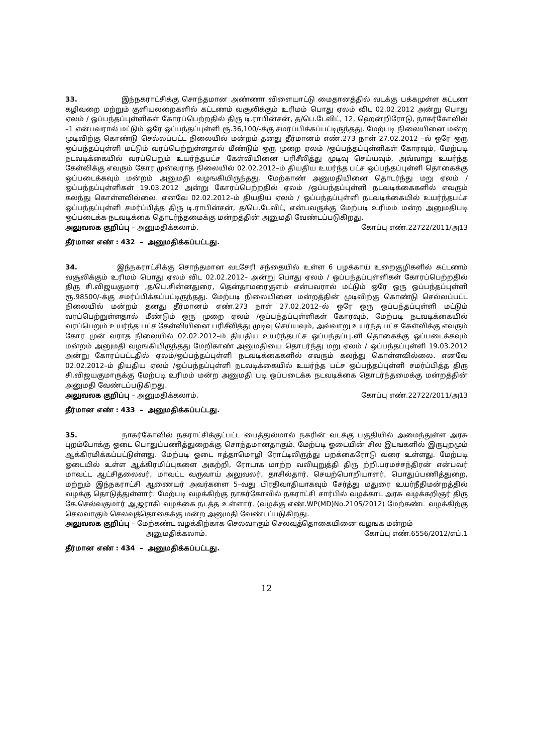33. இந்நகராட்சிக்கு சொந்தமான அண்ணா விளையாட்டு மைதானத்தில் வடக்கு பக்கமுள்ள கட்டண கழிவறை மற்றும் குளியலறைகளில் கட்டணம் வசூலிக்கும் உரிமம் பொது ஏலம் விட 02.02.2012 அன்று பொது ஏலம் / ஒப்பந்தப்புள்ளிகள் கோரப்பெற்றதில் திரு டி.ராபின்சன், த/பெ.டேவிட், 12, ஹென்றிரோடு, நாகர்கோவில் –1 என்பவரால் மட்டும் ஒரே ஒப்பந்தப்புள்ளி ரூ.36,100/-க்கு சமர்ப்பிக்கப்பட்டிருந்தது. மேற்படி நிலையினை மன்ற முடிவிற்கு கொண்டு செல்லப்பட்ட நிலையில் மன்றம் தனது தீர்மானம் எண்.273 நாள் 27.02.2012 –ல் ஒரே ஒரு ஒப்பந்தப்புள்ளி மட்டும் வரப்பெற்றுள்ளதால் மீண்டும் ஒரு முறை ஏலம் /ஒப்பந்தப்புள்ளிகள் கோரவும், மேற்படி நடவடிக்கையில் வரப்பெறும் உயர்ந்தபட்ச கேள்வியினை பரிசீலித்து முடிவு செய்யவும், அவ்வாறு உயர்ந்த கேள்விக்கு எவரும் கோர முன்வராத நிலையில் 02.02.2012–ம் தியதிய உயர்ந்த பட்ச ஒப்பந்தப்புள்ளி தொகைக்கு ஒப்படைக்கவும் மன்றம் அனுமதி வழஙகியிருந்தது. மேற்காண் அனுமதியினை தொடர்ந்து மறு ஏலம் /ஒப்பந்தப்புள்ளிகள் 19.03.2012 அன்று கோரப்பெற்றதில் ஏலம் /ஒப்பந்தப்புள்ளி நடவடிக்கைகளில் எவரும் கலந்து கொள்ளவில்லை. எனவே 02.02.2012–ம் தியதிய ஏலம் / ஒப்பந்தப்புள்ளி நடவடிக்கையில் உயர்ந்தபட்ச ஒப்பந்தப்புள்ளி சமர்ப்பித்த திரு டி.ராபின்சன், த/பெ.டேவிட், என்பவருக்கு மேற்படி உரிமம் மன்ற அனுமதிபடி ஒப்படைக்க நடவடிக்கை தொடர்ந்தமைக்கு மன்றத்தின் அனுமதி வேண்டப்படுகிறது.
அலுவலக குறிப்பு – அனுமதிக்கலாம். கோப்பு எண்.22722/2011/அ13
தீர்மான எண் : 432 – அனுமதிக்கப்பட்டது.
34. இந்நகராட்சிக்கு சொந்தமான வடசேரி சந்தையில் உள்ள 6 பழக்காய் உறைகுழிகளில் கட்டணம் வசூலிக்கும் உரிமம் பொது ஏலம் விட 02.02.2012– அன்று பொது ஏலம் / ஒப்பந்தப்புள்ளிகள் கோரப்பெற்றதில் திரு சி.விஜயகுமார் ,த/பெ.சின்னதுரை, தென்தாமரைகுளம் என்பவரால் மட்டும் ஒரே ஒரு ஒப்பந்தப்புள்ளி ரூ.98500/-க்கு சமர்ப்பிக்கப்பட்டிருந்தது. மேற்படி நிலையினை மன்றத்தின் முடிவிற்கு கொண்டு செல்லப்பட்ட நிலையில் மன்றம் தனது தீர்மானம் எண்.273 நாள் 27.02.2012–ல் ஒரே ஒரு ஒப்பந்தப்புள்ளி மட்டும் வரப்பெற்றுள்ளதால் மீண்டும் ஒரு முறை ஏலம் /ஒப்பந்தப்புள்ளிகள் கோரவும், மேற்படி நடவடிக்கையில் வரப்பெறும் உயர்ந்த பட்ச கேள்வியினை பரிசீலித்து முடிவு செய்யவும், அவ்வாறு உயர்ந்த பட்ச கேள்விக்கு எவரும் கோர முன் வராத நிலையில் 02.02.2012–ம் தியதிய உயர்ந்தபட்ச ஒப்பந்தப்பு.ளி தொகைக்கு ஒப்படைக்கவும் மன்றம் அனுமதி வழஙகியிருந்தது மேறிகாண் அனுமதியை தொடர்ந்து மறு ஏலம் / ஒப்பந்தப்புள்ளி 19.03.2012 அன்று கோரப்பட்டதில் ஏலம்/ஒப்பந்தப்புள்ளி நடவடிக்கைகளில் எவரும் கலந்து கொள்ளவில்லை. எனவே 02.02.2012–ம் தியதிய ஏலம் /ஒப்பந்தப்புள்ளி நடவடிக்கையில் உயர்ந்த பட்ச ஒப்பந்தப்புள்ளி சமர்ப்பித்த திரு சி.விஜயகுமாருக்கு மேற்படி உரிமம் மன்ற அனுமதி படி ஒப்படைக்க நடவடிக்கை தொடர்ந்தமைக்கு மன்றத்தின் அனுமதி வேண்டப்படுகிறது.
அலுவலக குறிப்பு – அனுமதிக்கலாம். கோப்பு எண்.22722/2011/அ13
தீர்மான எண் : 433 – அனுமதிக்கப்பட்டது.
35. நாகர்கோவில் நகராட்சிக்குட்பட்ட பைத்துல்மால் நகரின் வடக்கு பகுதியில் அமைந்துள்ள அரசு புறம்போக்கு ஓடை பொதுப்பணித்துறைக்கு சொந்தமானதாகும். மேற்படி ஓடையின் சில இடஙகளில் இருபுறமும் ஆக்கிரமிக்கப்பட்டுள்ளது. மேற்படி ஓடை ஈத்தாமொழி ரோட்டிலிருந்து பறக்கைரோடு வரை உள்ளது. மேற்படி ஓடையில் உள்ள ஆக்கிரமிப்புகளை அகற்றி, ரோடாக மாற்ற வலியுறுத்தி திரு ற்றி.பரமச்சந்திரன் என்பவர் மாவட்ட ஆட்சிதலைவர், மாவட்ட வருவாய் அலுவலர், தாசில்தார், செயற்பொறியாளர், பொதுப்பணித்துறை, மற்றும் இந்நகராட்சி ஆணையர் அவர்களை 5–வது பிரதிவாதியாகவும் சேர்த்து மதுரை உயர்நீதிமன்றத்தில் வழக்கு தொடுத்துள்ளார். மேற்படி வழக்கிற்கு நாகர்கோவில் நகராட்சி சார்பில் வழக்காட அரசு வழக்கறிஞர் திரு கே.செல்வகுமார் ஆஜராகி வழக்கை நடத்த உள்ளார். (வழக்கு எண்.WP(MD)No.2105/2012) மேற்கண்ட வழக்கிற்கு செலவாகும் செலவுத்தொகைக்கு மன்ற அனுமதி வேண்டப்படுகிறது.
அலுவலக குறிப்பு – மேற்கண்ட வழக்கிற்காக செலவாகும் செலவுத்தொகையினை வழஙக மன்றம்
அனுமதிக்கலாம். கோப்பு எண்.6556/2012/எப்.1
தீர்மான எண் : 434 – அனுமதிக்கப்பட்டது.
12